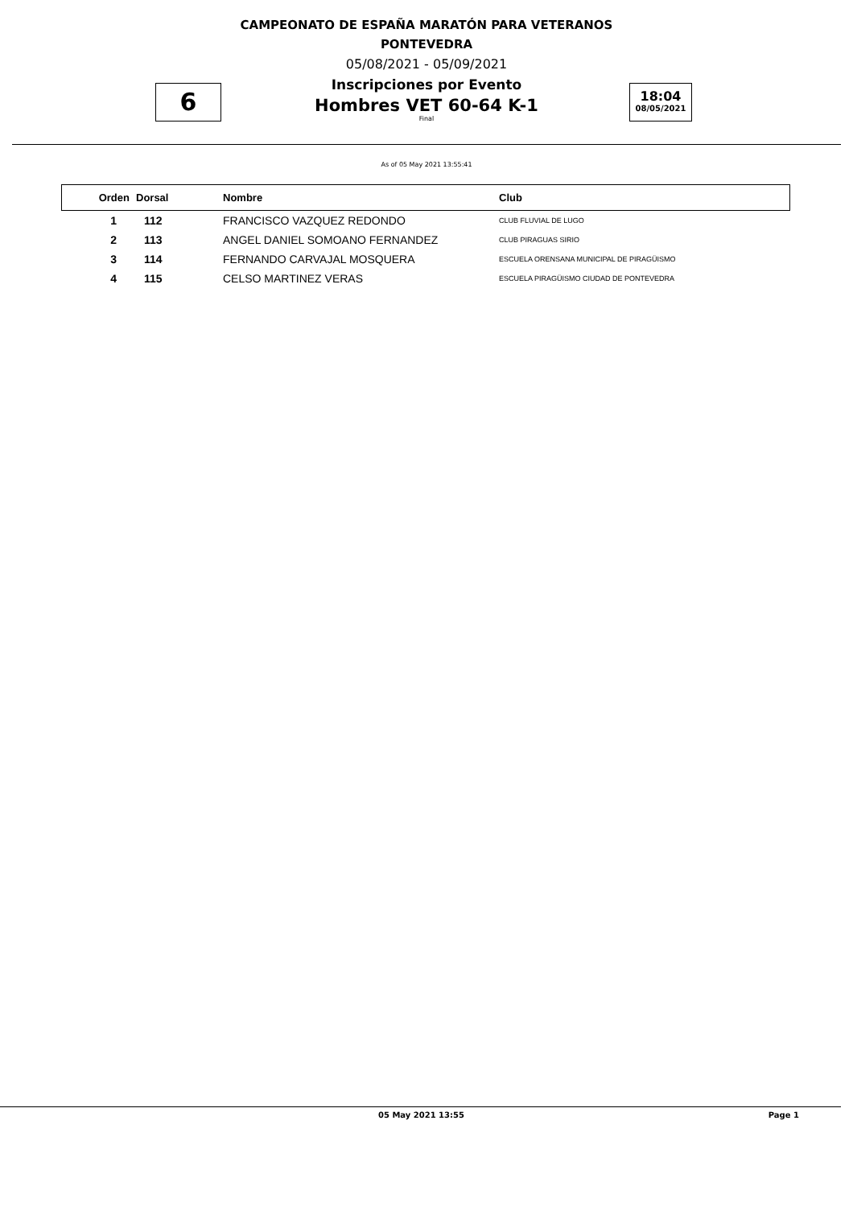CAMPEONATO DE ESPAÑA MARATÓN PARA VETERANOS
PONTEVEDRA
05/08/2021 - 05/09/2021
Inscripciones por Evento
Hombres VET 60-64 K-1
Final
6
18:04
08/05/2021
As of 05 May 2021 13:55:41
| Orden | Dorsal | Nombre | Club |
| --- | --- | --- | --- |
| 1 | 112 | FRANCISCO VAZQUEZ REDONDO | CLUB FLUVIAL DE LUGO |
| 2 | 113 | ANGEL DANIEL SOMOANO FERNANDEZ | CLUB PIRAGUAS SIRIO |
| 3 | 114 | FERNANDO CARVAJAL MOSQUERA | ESCUELA ORENSANA MUNICIPAL DE PIRAGÜISMO |
| 4 | 115 | CELSO MARTINEZ VERAS | ESCUELA PIRAGÜISMO CIUDAD DE PONTEVEDRA |
05 May 2021 13:55 Page 1